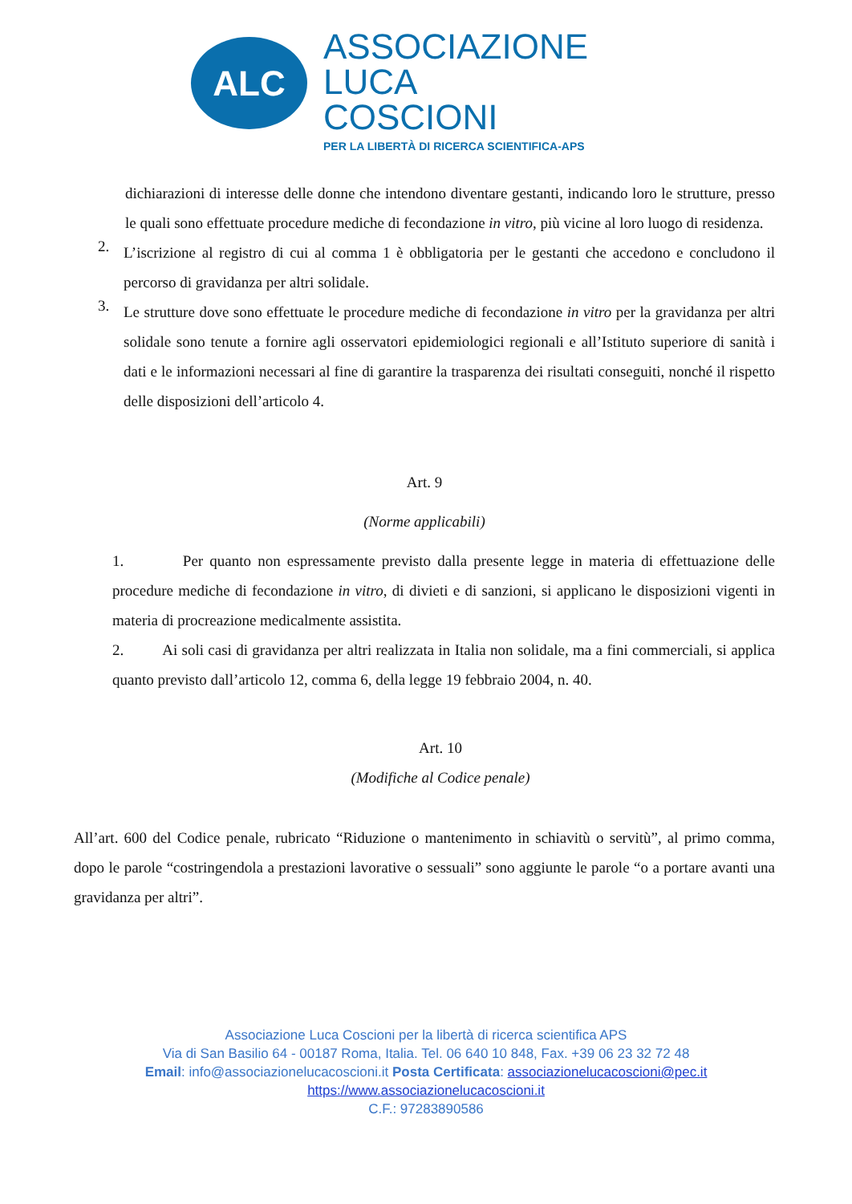ALC
ASSOCIAZIONE
LUCA COSCIONI
PER LA LIBERTÀ DI RICERCA SCIENTIFICA-APS
dichiarazioni di interesse delle donne che intendono diventare gestanti, indicando loro le strutture, presso le quali sono effettuate procedure mediche di fecondazione in vitro, più vicine al loro luogo di residenza.
2.
L’iscrizione al registro di cui al comma 1 è obbligatoria per le gestanti che accedono e concludono il percorso di gravidanza per altri solidale.
3.
Le strutture dove sono effettuate le procedure mediche di fecondazione in vitro per la gravidanza per altri solidale sono tenute a fornire agli osservatori epidemiologici regionali e all’Istituto superiore di sanità i dati e le informazioni necessari al fine di garantire la trasparenza dei risultati conseguiti, nonché il rispetto delle disposizioni dell’articolo 4.
Art. 9
(Norme applicabili)
1. Per quanto non espressamente previsto dalla presente legge in materia di effettuazione delle procedure mediche di fecondazione in vitro, di divieti e di sanzioni, si applicano le disposizioni vigenti in materia di procreazione medicalmente assistita.
2. Ai soli casi di gravidanza per altri realizzata in Italia non solidale, ma a fini commerciali, si applica quanto previsto dall’articolo 12, comma 6, della legge 19 febbraio 2004, n. 40.
Art. 10
(Modifiche al Codice penale)
All’art. 600 del Codice penale, rubricato “Riduzione o mantenimento in schiavitù o servitù”, al primo comma, dopo le parole “costringendola a prestazioni lavorative o sessuali” sono aggiunte le parole “o a portare avanti una gravidanza per altri”.
Associazione Luca Coscioni per la libertà di ricerca scientifica APS
Via di San Basilio 64 - 00187 Roma, Italia. Tel. 06 640 10 848, Fax. +39 06 23 32 72 48
Email: info@associazionelucacoscioni.it Posta Certificata: associazionelucacoscioni@pec.it
https://www.associazionelucacoscioni.it
C.F.: 97283890586